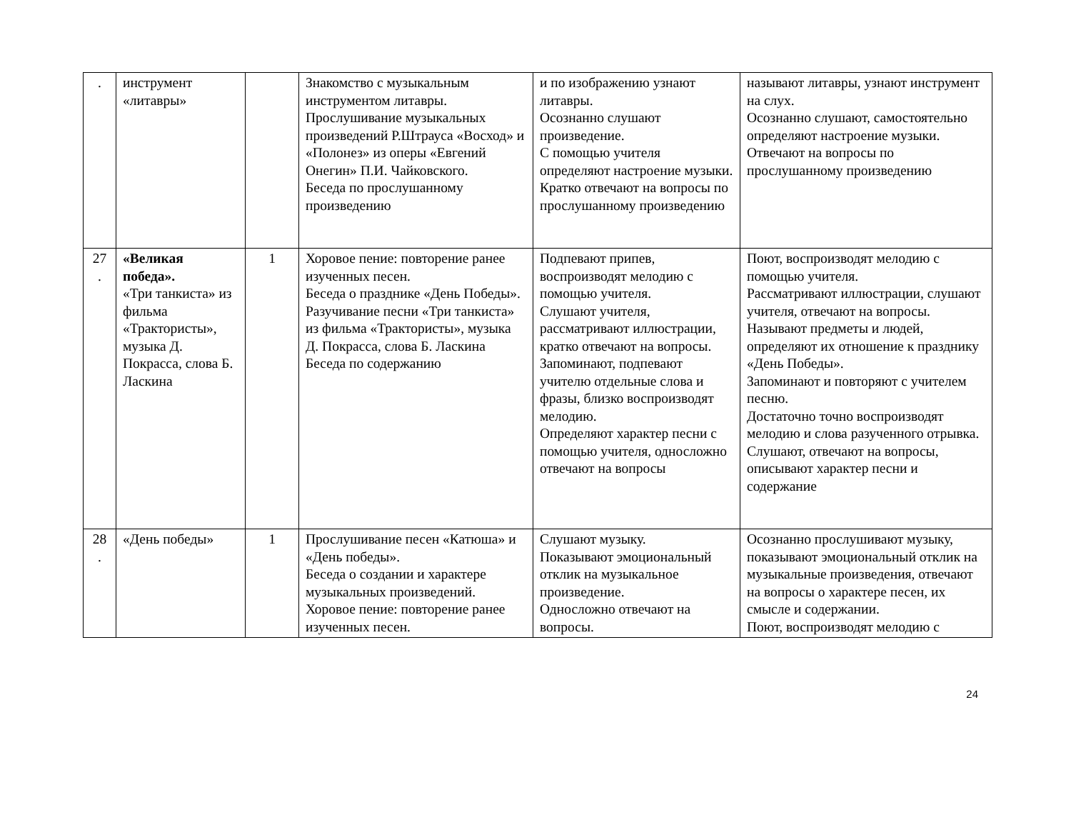| . | инструмент «литавры» | | Знакомство с музыкальным инструментом литавры. Прослушивание музыкальных произведений Р.Штрауса «Восход» и «Полонез» из оперы «Евгений Онегин» П.И. Чайковского. Беседа по прослушанному произведению | и по изображению узнают литавры. Осознанно слушают произведение. С помощью учителя определяют настроение музыки. Кратко отвечают на вопросы по прослушанному произведению | называют литавры, узнают инструмент на слух. Осознанно слушают, самостоятельно определяют настроение музыки. Отвечают на вопросы по прослушанному произведению |
| 27 . | «Великая победа». «Три танкиста» из фильма «Трактористы», музыка Д. Покрасса, слова Б. Ласкина | 1 | Хоровое пение: повторение ранее изученных песен. Беседа о празднике «День Победы». Разучивание песни «Три танкиста» из фильма «Трактористы», музыка Д. Покрасса, слова Б. Ласкина Беседа по содержанию | Подпевают припев, воспроизводят мелодию с помощью учителя. Слушают учителя, рассматривают иллюстрации, кратко отвечают на вопросы. Запоминают, подпевают учителю отдельные слова и фразы, близко воспроизводят мелодию. Определяют характер песни с помощью учителя, односложно отвечают на вопросы | Поют, воспроизводят мелодию с помощью учителя. Рассматривают иллюстрации, слушают учителя, отвечают на вопросы. Называют предметы и людей, определяют их отношение к празднику «День Победы». Запоминают и повторяют с учителем песню. Достаточно точно воспроизводят мелодию и слова разученного отрывка. Слушают, отвечают на вопросы, описывают характер песни и содержание |
| 28 . | «День победы» | 1 | Прослушивание песен «Катюша» и «День победы». Беседа о создании и характере музыкальных произведений. Хоровое пение: повторение ранее изученных песен. | Слушают музыку. Показывают эмоциональный отклик на музыкальное произведение. Односложно отвечают на вопросы. | Осознанно прослушивают музыку, показывают эмоциональный отклик на музыкальные произведения, отвечают на вопросы о характере песен, их смысле и содержании. Поют, воспроизводят мелодию с |
24